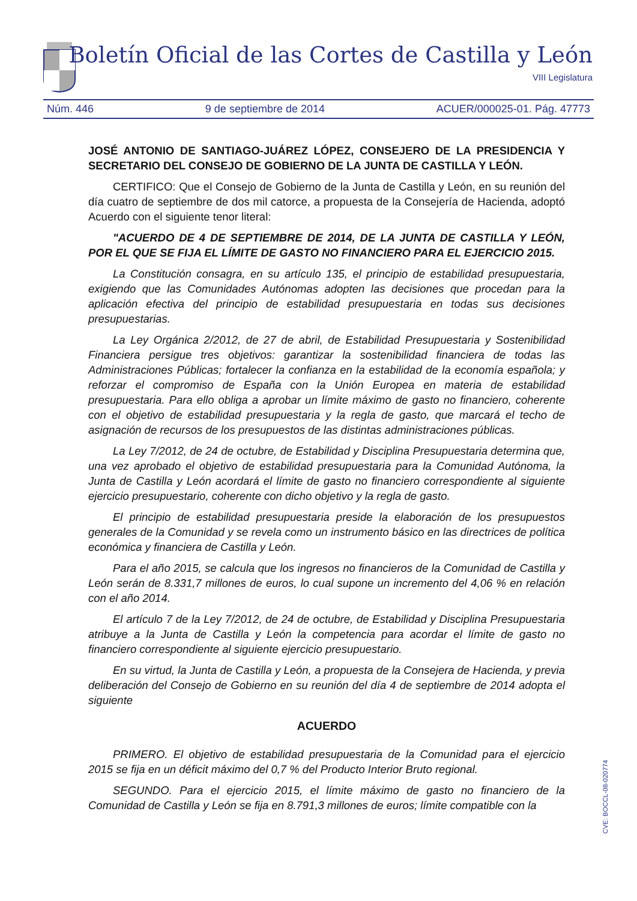Boletín Oficial de las Cortes de Castilla y León
VIII Legislatura
Núm. 446 9 de septiembre de 2014 ACUER/000025-01. Pág. 47773
JOSÉ ANTONIO DE SANTIAGO-JUÁREZ LÓPEZ, CONSEJERO DE LA PRESIDENCIA Y SECRETARIO DEL CONSEJO DE GOBIERNO DE LA JUNTA DE CASTILLA Y LEÓN.
CERTIFICO: Que el Consejo de Gobierno de la Junta de Castilla y León, en su reunión del día cuatro de septiembre de dos mil catorce, a propuesta de la Consejería de Hacienda, adoptó Acuerdo con el siguiente tenor literal:
"ACUERDO DE 4 DE SEPTIEMBRE DE 2014, DE LA JUNTA DE CASTILLA Y LEÓN, POR EL QUE SE FIJA EL LÍMITE DE GASTO NO FINANCIERO PARA EL EJERCICIO 2015.
La Constitución consagra, en su artículo 135, el principio de estabilidad presupuestaria, exigiendo que las Comunidades Autónomas adopten las decisiones que procedan para la aplicación efectiva del principio de estabilidad presupuestaria en todas sus decisiones presupuestarias.
La Ley Orgánica 2/2012, de 27 de abril, de Estabilidad Presupuestaria y Sostenibilidad Financiera persigue tres objetivos: garantizar la sostenibilidad financiera de todas las Administraciones Públicas; fortalecer la confianza en la estabilidad de la economía española; y reforzar el compromiso de España con la Unión Europea en materia de estabilidad presupuestaria. Para ello obliga a aprobar un límite máximo de gasto no financiero, coherente con el objetivo de estabilidad presupuestaria y la regla de gasto, que marcará el techo de asignación de recursos de los presupuestos de las distintas administraciones públicas.
La Ley 7/2012, de 24 de octubre, de Estabilidad y Disciplina Presupuestaria determina que, una vez aprobado el objetivo de estabilidad presupuestaria para la Comunidad Autónoma, la Junta de Castilla y León acordará el límite de gasto no financiero correspondiente al siguiente ejercicio presupuestario, coherente con dicho objetivo y la regla de gasto.
El principio de estabilidad presupuestaria preside la elaboración de los presupuestos generales de la Comunidad y se revela como un instrumento básico en las directrices de política económica y financiera de Castilla y León.
Para el año 2015, se calcula que los ingresos no financieros de la Comunidad de Castilla y León serán de 8.331,7 millones de euros, lo cual supone un incremento del 4,06 % en relación con el año 2014.
El artículo 7 de la Ley 7/2012, de 24 de octubre, de Estabilidad y Disciplina Presupuestaria atribuye a la Junta de Castilla y León la competencia para acordar el límite de gasto no financiero correspondiente al siguiente ejercicio presupuestario.
En su virtud, la Junta de Castilla y León, a propuesta de la Consejera de Hacienda, y previa deliberación del Consejo de Gobierno en su reunión del día 4 de septiembre de 2014 adopta el siguiente
ACUERDO
PRIMERO. El objetivo de estabilidad presupuestaria de la Comunidad para el ejercicio 2015 se fija en un déficit máximo del 0,7 % del Producto Interior Bruto regional.
SEGUNDO. Para el ejercicio 2015, el límite máximo de gasto no financiero de la Comunidad de Castilla y León se fija en 8.791,3 millones de euros; límite compatible con la
CVE: BOCCL-08-020774